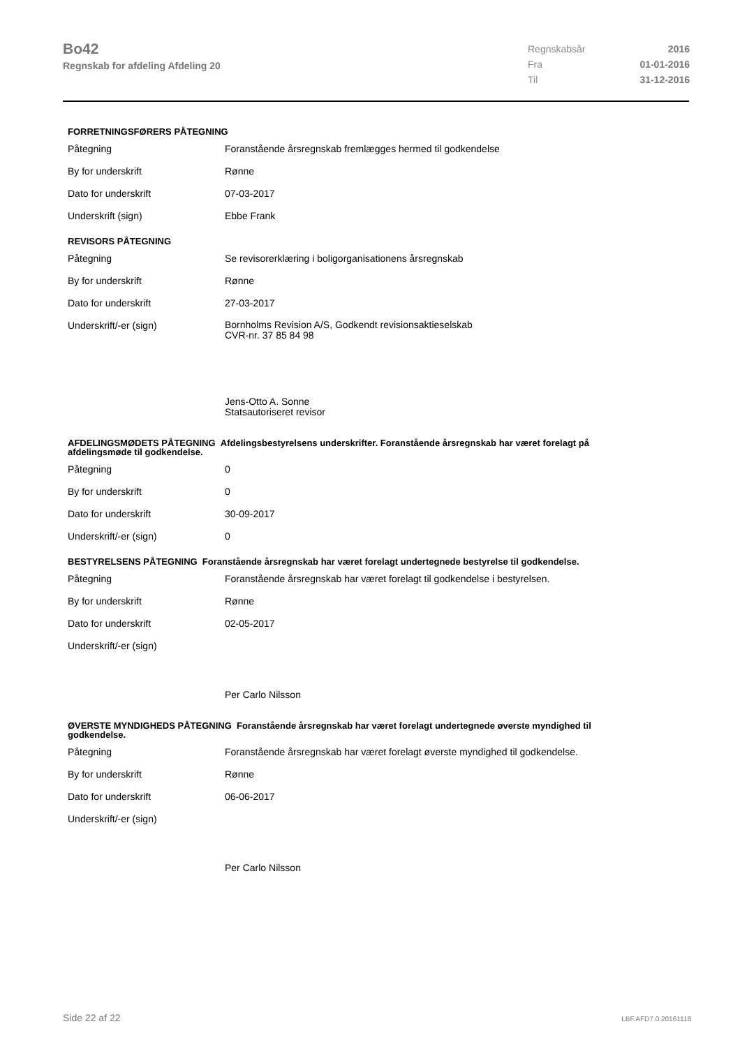Bo42
Regnskab for afdeling Afdeling 20
| Regnskabsår | 2016 |
| Fra | 01-01-2016 |
| Til | 31-12-2016 |
FORRETNINGSFØRERS PÅTEGNING
Påtegning Foranstående årsregnskab fremlægges hermed til godkendelse
By for underskrift Rønne
Dato for underskrift 07-03-2017
Underskrift (sign) Ebbe Frank
REVISORS PÅTEGNING
Påtegning Se revisorerklæring i boligorganisationens årsregnskab
By for underskrift Rønne
Dato for underskrift 27-03-2017
Underskrift/-er (sign)
Bornholms Revision A/S, Godkendt revisionsaktieselskab
CVR-nr. 37 85 84 98
Jens-Otto A. Sonne
Statsautoriseret revisor
AFDELINGSMØDETS PÅTEGNING Afdelingsbestyrelsens underskrifter. Foranstående årsregnskab har været forelagt på afdelingsmøde til godkendelse.
Påtegning 0
By for underskrift 0
Dato for underskrift 30-09-2017
Underskrift/-er (sign) 0
BESTYRELSENS PÅTEGNING Foranstående årsregnskab har været forelagt undertegnede bestyrelse til godkendelse.
Påtegning Foranstående årsregnskab har været forelagt til godkendelse i bestyrelsen.
By for underskrift Rønne
Dato for underskrift 02-05-2017
Underskrift/-er (sign) Per Carlo Nilsson
ØVERSTE MYNDIGHEDS PÅTEGNING Foranstående årsregnskab har været forelagt undertegnede øverste myndighed til godkendelse.
Påtegning Foranstående årsregnskab har været forelagt øverste myndighed til godkendelse.
By for underskrift Rønne
Dato for underskrift 06-06-2017
Underskrift/-er (sign) Per Carlo Nilsson
Side 22 af 22 LBF.AFD7.0.20161118